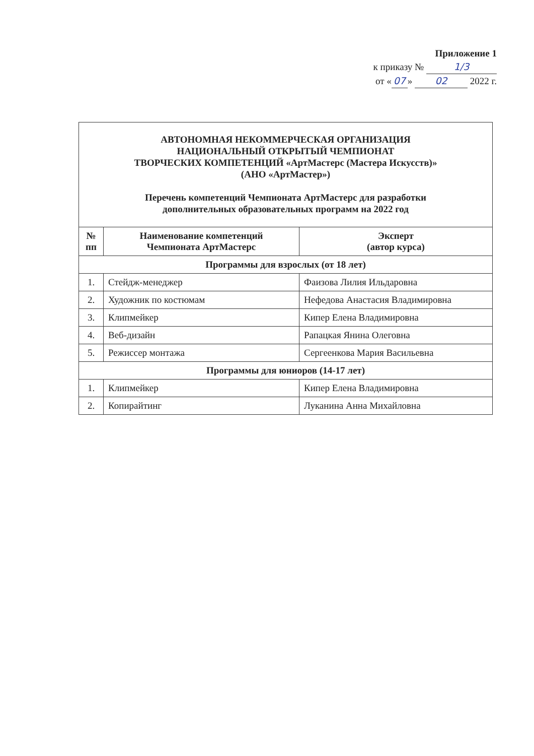Приложение 1
к приказу № 1/3
от « 07 » 02 2022 г.
| АВТОНОМНАЯ НЕКОММЕРЧЕСКАЯ ОРГАНИЗАЦИЯ НАЦИОНАЛЬНЫЙ ОТКРЫТЫЙ ЧЕМПИОНАТ ТВОРЧЕСКИХ КОМПЕТЕНЦИЙ «АртМастерс (Мастера Искусств)» (АНО «АртМастер») Перечень компетенций Чемпионата АртМастерс для разработки дополнительных образовательных программ на 2022 год | | |
| № пп | Наименование компетенций Чемпионата АртМастерс | Эксперт (автор курса) |
| Программы для взрослых (от 18 лет) | | |
| 1. | Стейдж-менеджер | Фаизова Лилия Ильдаровна |
| 2. | Художник по костюмам | Нефедова Анастасия Владимировна |
| 3. | Клипмейкер | Кипер Елена Владимировна |
| 4. | Веб-дизайн | Рапацкая Янина Олеговна |
| 5. | Режиссер монтажа | Сергеенкова Мария Васильевна |
| Программы для юниоров (14-17 лет) | | |
| 1. | Клипмейкер | Кипер Елена Владимировна |
| 2. | Копирайтинг | Луканина Анна Михайловна |